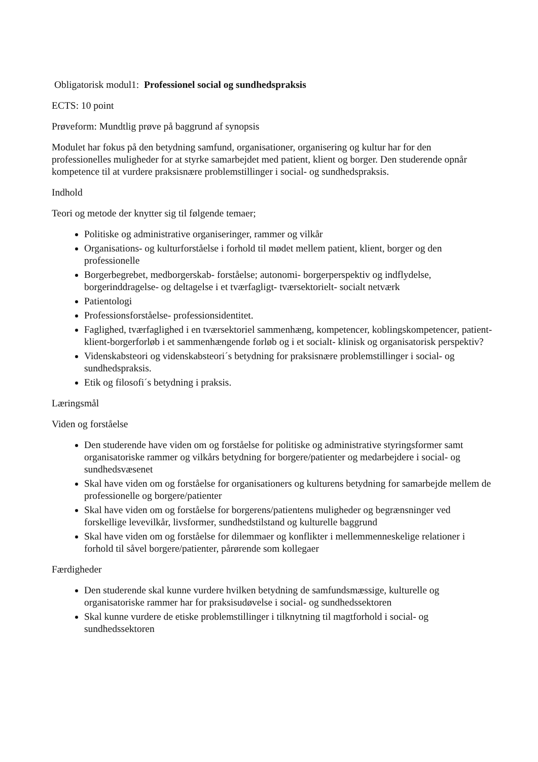Obligatorisk modul1: Professionel social og sundhedspraksis
ECTS: 10 point
Prøveform: Mundtlig prøve på baggrund af synopsis
Modulet har fokus på den betydning samfund, organisationer, organisering og kultur har for den professionelles muligheder for at styrke samarbejdet med patient, klient og borger. Den studerende opnår kompetence til at vurdere praksisnære problemstillinger i social- og sundhedspraksis.
Indhold
Teori og metode der knytter sig til følgende temaer;
Politiske og administrative organiseringer, rammer og vilkår
Organisations- og kulturforståelse i forhold til mødet mellem patient, klient, borger og den professionelle
Borgerbegrebet, medborgerskab- forståelse; autonomi- borgerperspektiv og indflydelse, borgerinddragelse- og deltagelse i et tværfagligt- tværsektorielt- socialt netværk
Patientologi
Professionsforståelse- professionsidentitet.
Faglighed, tværfaglighed i en tværsektoriel sammenhæng, kompetencer, koblingskompetencer, patient- klient-borgerforløb i et sammenhængende forløb og i et socialt- klinisk og organisatorisk perspektiv?
Videnskabsteori og videnskabsteori´s betydning for praksisnære problemstillinger i social- og sundhedspraksis.
Etik og filosofi´s betydning i praksis.
Læringsmål
Viden og forståelse
Den studerende have viden om og forståelse for politiske og administrative styringsformer samt organisatoriske rammer og vilkårs betydning for borgere/patienter og medarbejdere i social- og sundhedsvæsenet
Skal have viden om og forståelse for organisationers og kulturens betydning for samarbejde mellem de professionelle og borgere/patienter
Skal have viden om og forståelse for borgerens/patientens muligheder og begrænsninger ved forskellige levevilkår, livsformer, sundhedstilstand og kulturelle baggrund
Skal have viden om og forståelse for dilemmaer og konflikter i mellemmenneskelige relationer i forhold til såvel borgere/patienter, pårørende som kollegaer
Færdigheder
Den studerende skal kunne vurdere hvilken betydning de samfundsmæssige, kulturelle og organisatoriske rammer har for praksisudøvelse i social- og sundhedssektoren
Skal kunne vurdere de etiske problemstillinger i tilknytning til magtforhold i social- og sundhedssektoren